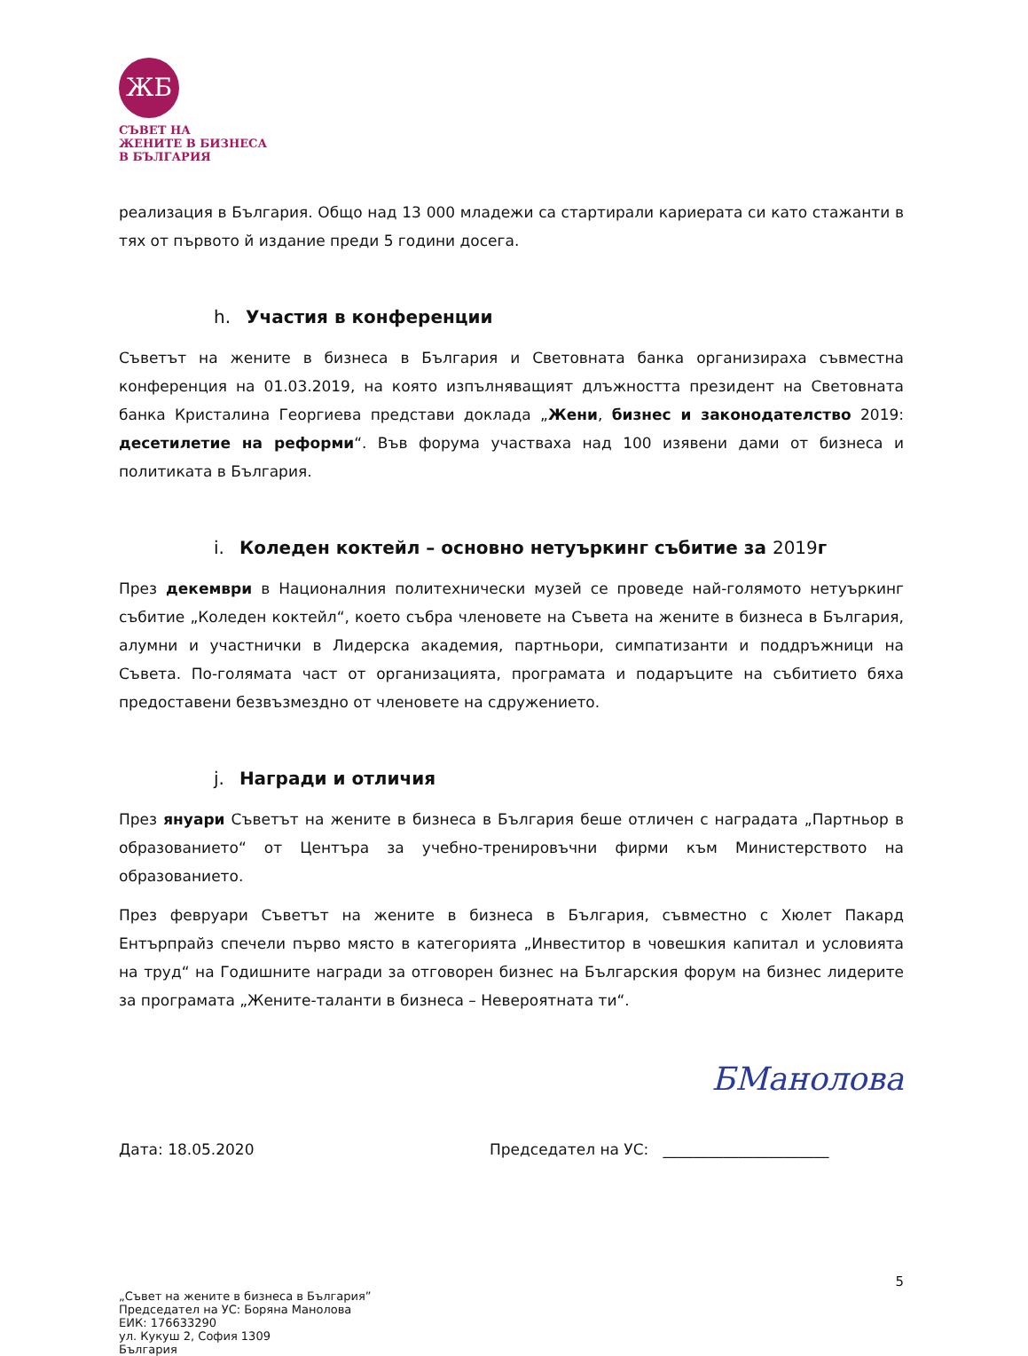ЖБ
СЪВЕТ НА
ЖЕНИТЕ В БИЗНЕСА
В БЪЛГАРИЯ
реализация в България. Общо над 13 000 младежи са стартирали кариерата си като стажанти в тях от първото й издание преди 5 години досега.
h. Участия в конференции
Съветът на жените в бизнеса в България и Световната банка организираха съвместна конференция на 01.03.2019, на която изпълняващият длъжността президент на Световната банка Кристалина Георгиева представи доклада „Жени, бизнес и законодателство 2019: десетилетие на реформи“. Във форума участваха над 100 изявени дами от бизнеса и политиката в България.
i. Коледен коктейл – основно нетуъркинг събитие за 2019 г
През декември в Националния политехнически музей се проведе най-голямото нетуъркинг събитие „Коледен коктейл“, което събра членовете на Съвета на жените в бизнеса в България, алумни и участнички в Лидерска академия, партньори, симпатизанти и поддръжници на Съвета. По-голямата част от организацията, програмата и подаръците на събитието бяха предоставени безвъзмездно от членовете на сдружението.
j. Награди и отличия
През януари Съветът на жените в бизнеса в България беше отличен с наградата „Партньор в образованието“ от Центъра за учебно-тренировъчни фирми към Министерството на образованието.
През февруари Съветът на жените в бизнеса в България, съвместно с Хюлет Пакард Ентърпрайз спечели първо място в категорията „Инвеститор в човешкия капитал и условията на труд“ на Годишните награди за отговорен бизнес на Българския форум на бизнес лидерите за програмата „Жените-таланти в бизнеса – Невероятната ти“.
БМанолова
Дата: 18.05.2020 Председател на УС: ______________________
5
„Съвет на жените в бизнеса в България”
Председател на УС: Боряна Манолова
ЕИК: 176633290
ул. Кукуш 2, София 1309
България